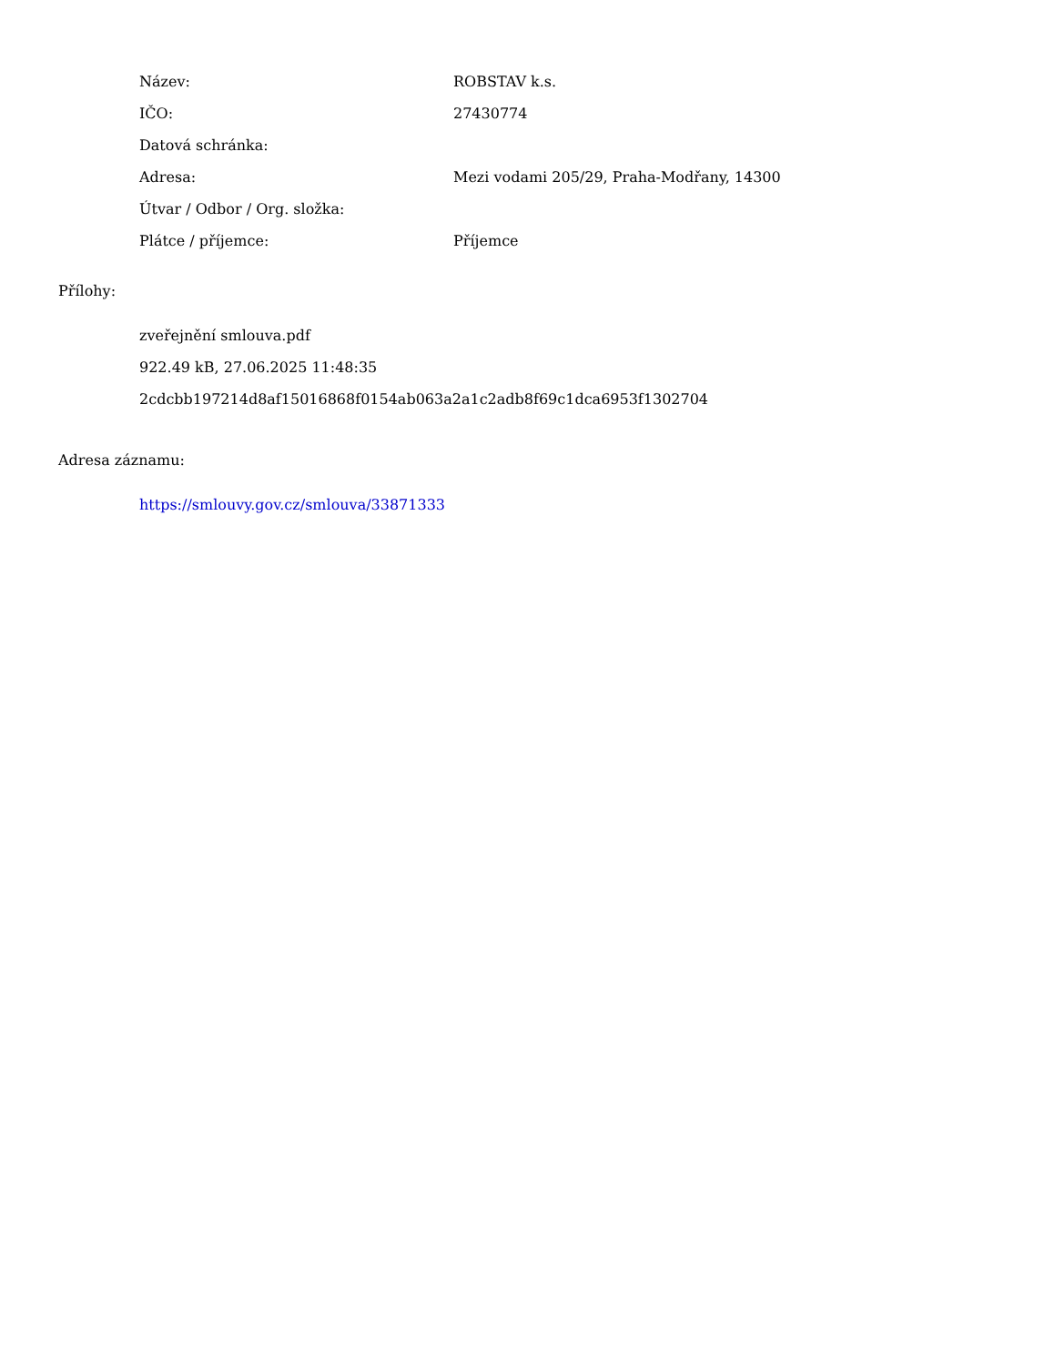| Název: | ROBSTAV k.s. |
| IČO: | 27430774 |
| Datová schránka: | |
| Adresa: | Mezi vodami 205/29, Praha-Modřany, 14300 |
| Útvar / Odbor / Org. složka: | |
| Plátce / příjemce: | Příjemce |
Přílohy:
zveřejnění smlouva.pdf
922.49 kB, 27.06.2025 11:48:35
2cdcbb197214d8af15016868f0154ab063a2a1c2adb8f69c1dca6953f1302704
Adresa záznamu:
https://smlouvy.gov.cz/smlouva/33871333